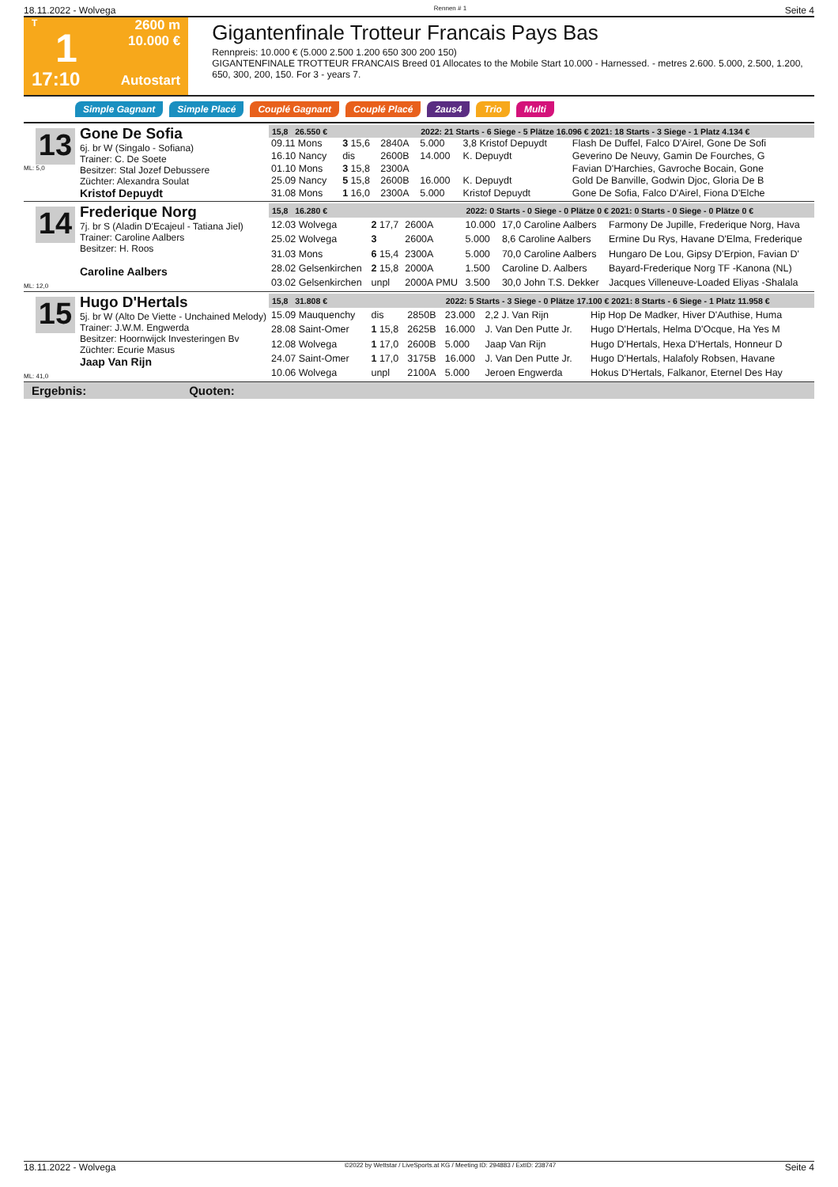18.11.2022 - Wolvega Rennen # 1 Seite 4
T
1
17:10
2600 m
10.000 €
Autostart
Gigantenfinale Trotteur Francais Pays Bas
Rennpreis: 10.000 € (5.000 2.500 1.200 650 300 200 150)
GIGANTENFINALE TROTTEUR FRANCAIS Breed 01 Allocates to the Mobile Start 10.000 - Harnessed. - metres 2.600. 5.000, 2.500, 1.200, 650, 300, 200, 150. For 3 - years 7.
Simple Gagnant Simple Placé Couplé Gagnant Couplé Placé 2aus4 Trio Multi
13
ML: 5,0
Gone De Sofia
6j. br W (Singalo - Sofiana)
Trainer: C. De Soete
Besitzer: Stal Jozef Debussere
Züchter: Alexandra Soulat
Kristof Depuydt
| 15,8 26.550 € | | | 2022: 21 Starts - 6 Siege - 5 Plätze 16.096 € 2021: 18 Starts - 3 Siege - 1 Platz 4.134 € | | |
| --- | --- | --- | --- | --- | --- |
| 09.11 Mons | 3 15,6 | 2840A | 5.000 | 3,8 Kristof Depuydt | Flash De Duffel, Falco D'Airel, Gone De Sofi |
| 16.10 Nancy | dis | 2600B | 14.000 | K. Depuydt | Geverino De Neuvy, Gamin De Fourches, G |
| 01.10 Mons | 3 15,8 | 2300A | | | Favian D'Harchies, Gavroche Bocain, Gone |
| 25.09 Nancy | 5 15,8 | 2600B | 16.000 | K. Depuydt | Gold De Banville, Godwin Djoc, Gloria De B |
| 31.08 Mons | 1 16,0 | 2300A | 5.000 | Kristof Depuydt | Gone De Sofia, Falco D'Airel, Fiona D'Elche |
14
ML: 12,0
Frederique Norg
7j. br S (Aladin D'Ecajeul - Tatiana Jiel)
Trainer: Caroline Aalbers
Besitzer: H. Roos
Caroline Aalbers
| 15,8 16.280 € | | | 2022: 0 Starts - 0 Siege - 0 Plätze 0 € 2021: 0 Starts - 0 Siege - 0 Plätze 0 € | | |
| --- | --- | --- | --- | --- | --- |
| 12.03 Wolvega | 2 17,7 | 2600A | 10.000 | 17,0 Caroline Aalbers | Farmony De Jupille, Frederique Norg, Hava |
| 25.02 Wolvega | 3 | 2600A | 5.000 | 8,6 Caroline Aalbers | Ermine Du Rys, Havane D'Elma, Frederique |
| 31.03 Mons | 6 15,4 | 2300A | 5.000 | 70,0 Caroline Aalbers | Hungaro De Lou, Gipsy D'Erpion, Favian D' |
| 28.02 Gelsenkirchen | 2 15,8 | 2000A | 1.500 | Caroline D. Aalbers | Bayard-Frederique Norg TF -Kanona (NL) |
| 03.02 Gelsenkirchen | unpl | 2000A PMU | 3.500 | 30,0 John T.S. Dekker | Jacques Villeneuve-Loaded Eliyas -Shalala |
15
ML: 41,0
Hugo D'Hertals
5j. br W (Alto De Viette - Unchained Melody)
Trainer: J.W.M. Engwerda
Besitzer: Hoornwijck Investeringen Bv
Züchter: Ecurie Masus
Jaap Van Rijn
| 15,8 31.808 € | | | 2022: 5 Starts - 3 Siege - 0 Plätze 17.100 € 2021: 8 Starts - 6 Siege - 1 Platz 11.958 € | | |
| --- | --- | --- | --- | --- | --- |
| 15.09 Mauquenchy | dis | 2850B | 23.000 | 2,2 J. Van Rijn | Hip Hop De Madker, Hiver D'Authise, Huma |
| 28.08 Saint-Omer | 1 15,8 | 2625B | 16.000 | J. Van Den Putte Jr. | Hugo D'Hertals, Helma D'Ocque, Ha Yes M |
| 12.08 Wolvega | 1 17,0 | 2600B | 5.000 | Jaap Van Rijn | Hugo D'Hertals, Hexa D'Hertals, Honneur D |
| 24.07 Saint-Omer | 1 17,0 | 3175B | 16.000 | J. Van Den Putte Jr. | Hugo D'Hertals, Halafoly Robsen, Havane |
| 10.06 Wolvega | unpl | 2100A | 5.000 | Jeroen Engwerda | Hokus D'Hertals, Falkanor, Eternel Des Hay |
Ergebnis: Quoten:
18.11.2022 - Wolvega ©2022 by Wettstar / LiveSports.at KG / Meeting ID: 294883 / ExtID: 238747 Seite 4